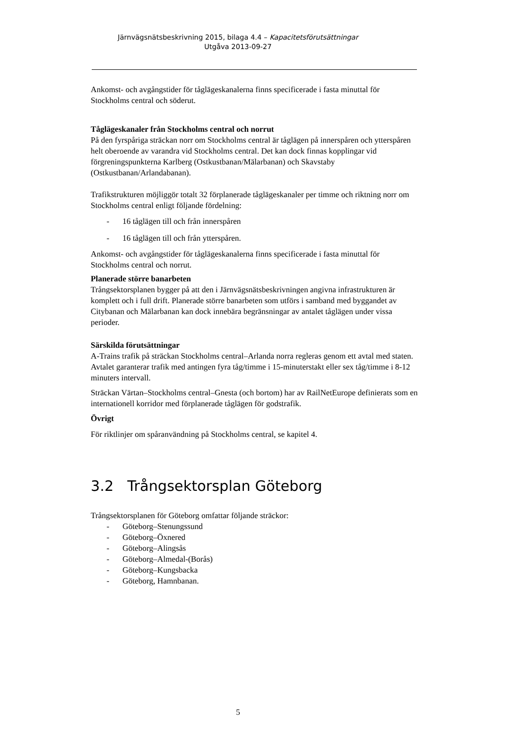Järnvägsnätsbeskrivning 2015, bilaga 4.4 – Kapacitetsförutsättningar
Utgåva 2013-09-27
Ankomst- och avgångstider för tåglägeskanalerna finns specificerade i fasta minuttal för Stockholms central och söderut.
Tåglägeskanaler från Stockholms central och norrut
På den fyrspåriga sträckan norr om Stockholms central är tåglägen på innerspåren och ytterspåren helt oberoende av varandra vid Stockholms central. Det kan dock finnas kopplingar vid förgreningspunkterna Karlberg (Ostkustbanan/Mälarbanan) och Skavstaby (Ostkustbanan/Arlandabanan).
Trafikstrukturen möjliggör totalt 32 förplanerade tåglägeskanaler per timme och riktning norr om Stockholms central enligt följande fördelning:
- 16 tåglägen till och från innerspåren
- 16 tåglägen till och från ytterspåren.
Ankomst- och avgångstider för tåglägeskanalerna finns specificerade i fasta minuttal för Stockholms central och norrut.
Planerade större banarbeten
Trångsektorsplanen bygger på att den i Järnvägsnätsbeskrivningen angivna infrastrukturen är komplett och i full drift. Planerade större banarbeten som utförs i samband med byggandet av Citybanan och Mälarbanan kan dock innebära begränsningar av antalet tåglägen under vissa perioder.
Särskilda förutsättningar
A-Trains trafik på sträckan Stockholms central–Arlanda norra regleras genom ett avtal med staten. Avtalet garanterar trafik med antingen fyra tåg/timme i 15-minuterstakt eller sex tåg/timme i 8-12 minuters intervall.
Sträckan Värtan–Stockholms central–Gnesta (och bortom) har av RailNetEurope definierats som en internationell korridor med förplanerade tåglägen för godstrafik.
Övrigt
För riktlinjer om spåranvändning på Stockholms central, se kapitel 4.
3.2 Trångsektorsplan Göteborg
Trångsektorsplanen för Göteborg omfattar följande sträckor:
- Göteborg–Stenungssund
- Göteborg–Öxnered
- Göteborg–Alingsås
- Göteborg–Almedal-(Borås)
- Göteborg–Kungsbacka
- Göteborg, Hamnbanan.
5